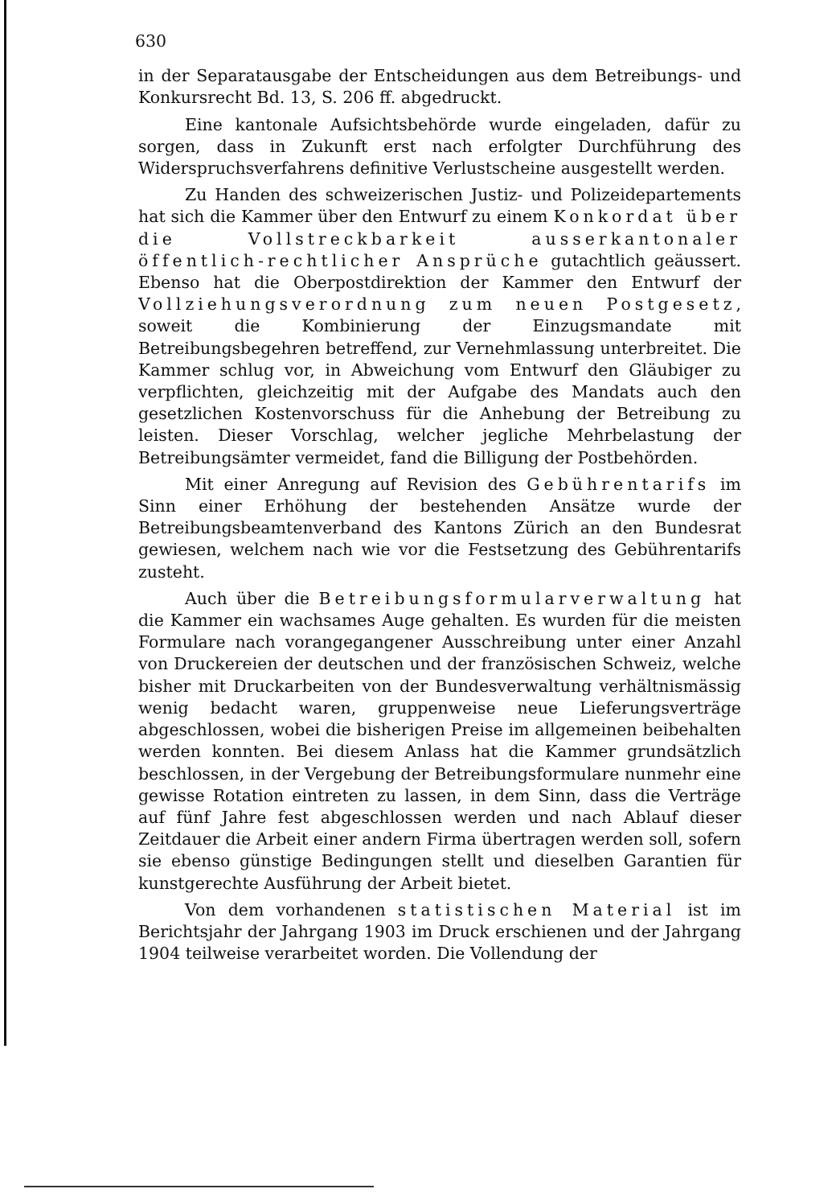630
in der Separatausgabe der Entscheidungen aus dem Betreibungs- und Konkursrecht Bd. 13, S. 206 ff. abgedruckt.
Eine kantonale Aufsichtsbehörde wurde eingeladen, dafür zu sorgen, dass in Zukunft erst nach erfolgter Durchführung des Widerspruchsverfahrens definitive Verlustscheine ausgestellt werden.
Zu Handen des schweizerischen Justiz- und Polizeidepartements hat sich die Kammer über den Entwurf zu einem Konkordat über die Vollstreckbarkeit ausserkantonaler öffentlich-rechtlicher Ansprüche gutachtlich geäussert. Ebenso hat die Oberpostdirektion der Kammer den Entwurf der Vollziehungsverordnung zum neuen Postgesetz, soweit die Kombinierung der Einzugsmandate mit Betreibungsbegehren betreffend, zur Vernehmlassung unterbreitet. Die Kammer schlug vor, in Abweichung vom Entwurf den Gläubiger zu verpflichten, gleichzeitig mit der Aufgabe des Mandats auch den gesetzlichen Kostenvorschuss für die Anhebung der Betreibung zu leisten. Dieser Vorschlag, welcher jegliche Mehrbelastung der Betreibungsämter vermeidet, fand die Billigung der Postbehörden.
Mit einer Anregung auf Revision des Gebührentarifs im Sinn einer Erhöhung der bestehenden Ansätze wurde der Betreibungsbeamtenverband des Kantons Zürich an den Bundesrat gewiesen, welchem nach wie vor die Festsetzung des Gebührentarifs zusteht.
Auch über die Betreibungsformularverwaltung hat die Kammer ein wachsames Auge gehalten. Es wurden für die meisten Formulare nach vorangegangener Ausschreibung unter einer Anzahl von Druckereien der deutschen und der französischen Schweiz, welche bisher mit Druckarbeiten von der Bundesverwaltung verhältnismässig wenig bedacht waren, gruppenweise neue Lieferungsverträge abgeschlossen, wobei die bisherigen Preise im allgemeinen beibehalten werden konnten. Bei diesem Anlass hat die Kammer grundsätzlich beschlossen, in der Vergebung der Betreibungsformulare nunmehr eine gewisse Rotation eintreten zu lassen, in dem Sinn, dass die Verträge auf fünf Jahre fest abgeschlossen werden und nach Ablauf dieser Zeitdauer die Arbeit einer andern Firma übertragen werden soll, sofern sie ebenso günstige Bedingungen stellt und dieselben Garantien für kunstgerechte Ausführung der Arbeit bietet.
Von dem vorhandenen statistischen Material ist im Berichtsjahr der Jahrgang 1903 im Druck erschienen und der Jahrgang 1904 teilweise verarbeitet worden. Die Vollendung der